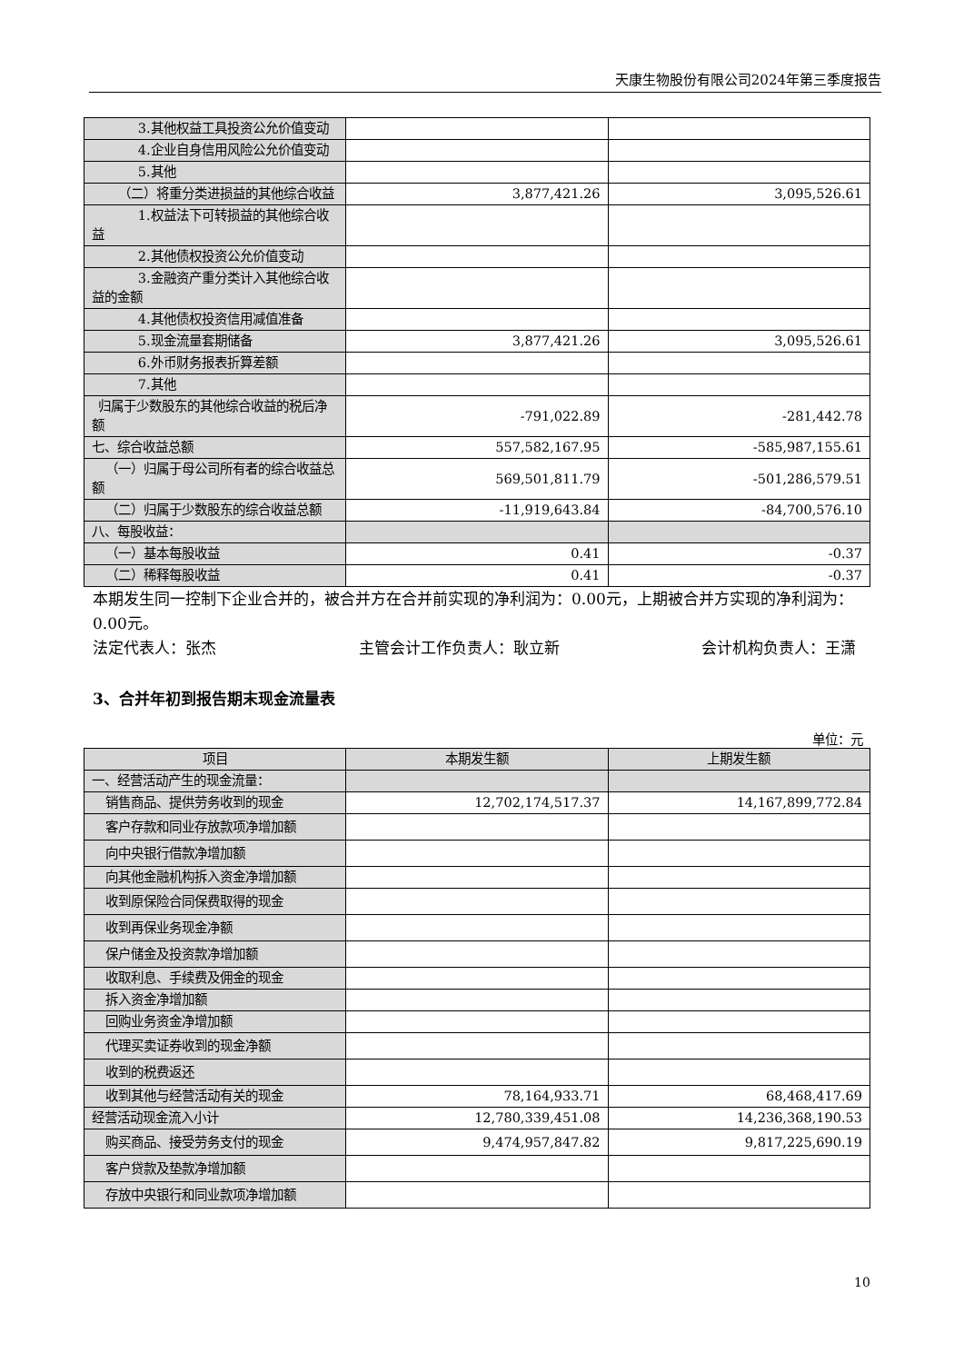天康生物股份有限公司2024年第三季度报告
| 3.其他权益工具投资公允价值变动 | | |
| 4.企业自身信用风险公允价值变动 | | |
| 5.其他 | | |
| （二）将重分类进损益的其他综合收益 | 3,877,421.26 | 3,095,526.61 |
| 1.权益法下可转损益的其他综合收益 | | |
| 2.其他债权投资公允价值变动 | | |
| 3.金融资产重分类计入其他综合收益的金额 | | |
| 4.其他债权投资信用减值准备 | | |
| 5.现金流量套期储备 | 3,877,421.26 | 3,095,526.61 |
| 6.外币财务报表折算差额 | | |
| 7.其他 | | |
| 归属于少数股东的其他综合收益的税后净额 | -791,022.89 | -281,442.78 |
| 七、综合收益总额 | 557,582,167.95 | -585,987,155.61 |
| （一）归属于母公司所有者的综合收益总额 | 569,501,811.79 | -501,286,579.51 |
| （二）归属于少数股东的综合收益总额 | -11,919,643.84 | -84,700,576.10 |
| 八、每股收益： | | |
| （一）基本每股收益 | 0.41 | -0.37 |
| （二）稀释每股收益 | 0.41 | -0.37 |
本期发生同一控制下企业合并的，被合并方在合并前实现的净利润为：0.00元，上期被合并方实现的净利润为：0.00元。
法定代表人：张杰 主管会计工作负责人：耿立新 会计机构负责人：王潇
3、合并年初到报告期末现金流量表
单位：元
| 项目 | 本期发生额 | 上期发生额 |
| --- | --- | --- |
| 一、经营活动产生的现金流量： | | |
| 销售商品、提供劳务收到的现金 | 12,702,174,517.37 | 14,167,899,772.84 |
| 客户存款和同业存放款项净增加额 | | |
| 向中央银行借款净增加额 | | |
| 向其他金融机构拆入资金净增加额 | | |
| 收到原保险合同保费取得的现金 | | |
| 收到再保业务现金净额 | | |
| 保户储金及投资款净增加额 | | |
| 收取利息、手续费及佣金的现金 | | |
| 拆入资金净增加额 | | |
| 回购业务资金净增加额 | | |
| 代理买卖证券收到的现金净额 | | |
| 收到的税费返还 | | |
| 收到其他与经营活动有关的现金 | 78,164,933.71 | 68,468,417.69 |
| 经营活动现金流入小计 | 12,780,339,451.08 | 14,236,368,190.53 |
| 购买商品、接受劳务支付的现金 | 9,474,957,847.82 | 9,817,225,690.19 |
| 客户贷款及垫款净增加额 | | |
| 存放中央银行和同业款项净增加额 | | |
10